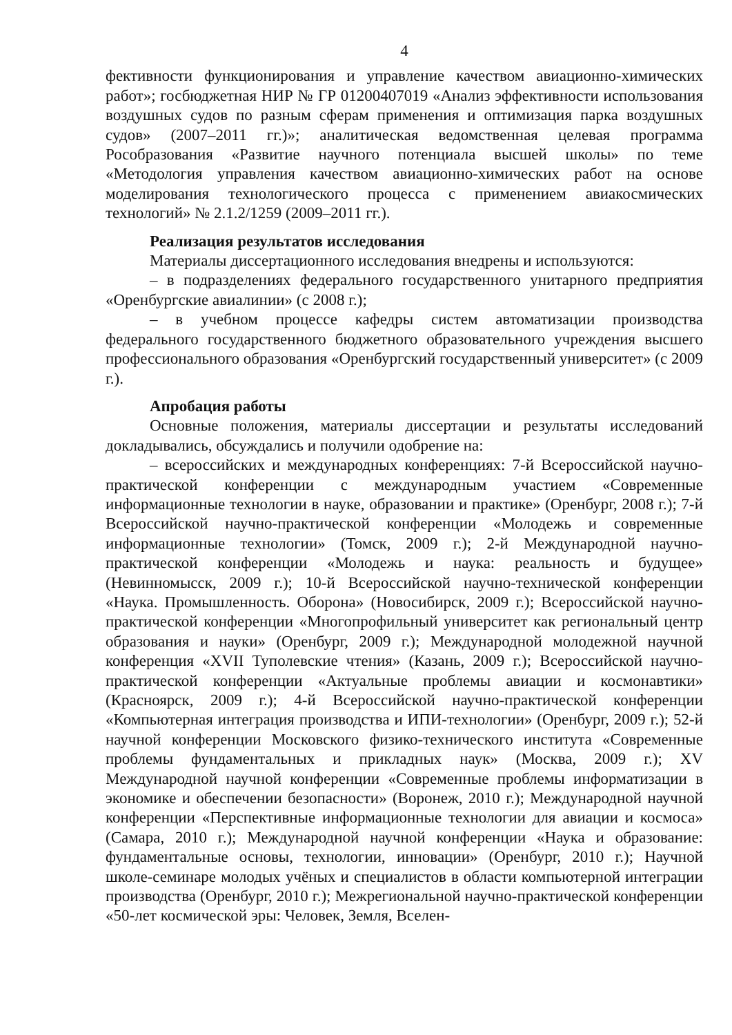4
фективности функционирования и управление качеством авиационно-химических работ»; госбюджетная НИР № ГР 01200407019 «Анализ эффективности использования воздушных судов по разным сферам применения и оптимизация парка воздушных судов» (2007–2011 гг.)»; аналитическая ведомственная целевая программа Рособразования «Развитие научного потенциала высшей школы» по теме «Методология управления качеством авиационно-химических работ на основе моделирования технологического процесса с применением авиакосмических технологий» № 2.1.2/1259 (2009–2011 гг.).
Реализация результатов исследования
Материалы диссертационного исследования внедрены и используются:
– в подразделениях федерального государственного унитарного предприятия «Оренбургские авиалинии» (с 2008 г.);
– в учебном процессе кафедры систем автоматизации производства федерального государственного бюджетного образовательного учреждения высшего профессионального образования «Оренбургский государственный университет» (с 2009 г.).
Апробация работы
Основные положения, материалы диссертации и результаты исследований докладывались, обсуждались и получили одобрение на:
– всероссийских и международных конференциях: 7-й Всероссийской научно-практической конференции с международным участием «Современные информационные технологии в науке, образовании и практике» (Оренбург, 2008 г.); 7-й Всероссийской научно-практической конференции «Молодежь и современные информационные технологии» (Томск, 2009 г.); 2-й Международной научно-практической конференции «Молодежь и наука: реальность и будущее» (Невинномысск, 2009 г.); 10-й Всероссийской научно-технической конференции «Наука. Промышленность. Оборона» (Новосибирск, 2009 г.); Всероссийской научно-практической конференции «Многопрофильный университет как региональный центр образования и науки» (Оренбург, 2009 г.); Международной молодежной научной конференция «XVII Туполевские чтения» (Казань, 2009 г.); Всероссийской научно-практической конференции «Актуальные проблемы авиации и космонавтики» (Красноярск, 2009 г.); 4-й Всероссийской научно-практической конференции «Компьютерная интеграция производства и ИПИ-технологии» (Оренбург, 2009 г.); 52-й научной конференции Московского физико-технического института «Современные проблемы фундаментальных и прикладных наук» (Москва, 2009 г.); XV Международной научной конференции «Современные проблемы информатизации в экономике и обеспечении безопасности» (Воронеж, 2010 г.); Международной научной конференции «Перспективные информационные технологии для авиации и космоса» (Самара, 2010 г.); Международной научной конференции «Наука и образование: фундаментальные основы, технологии, инновации» (Оренбург, 2010 г.); Научной школе-семинаре молодых учёных и специалистов в области компьютерной интеграции производства (Оренбург, 2010 г.); Межрегиональной научно-практической конференции «50-лет космической эры: Человек, Земля, Вселен-